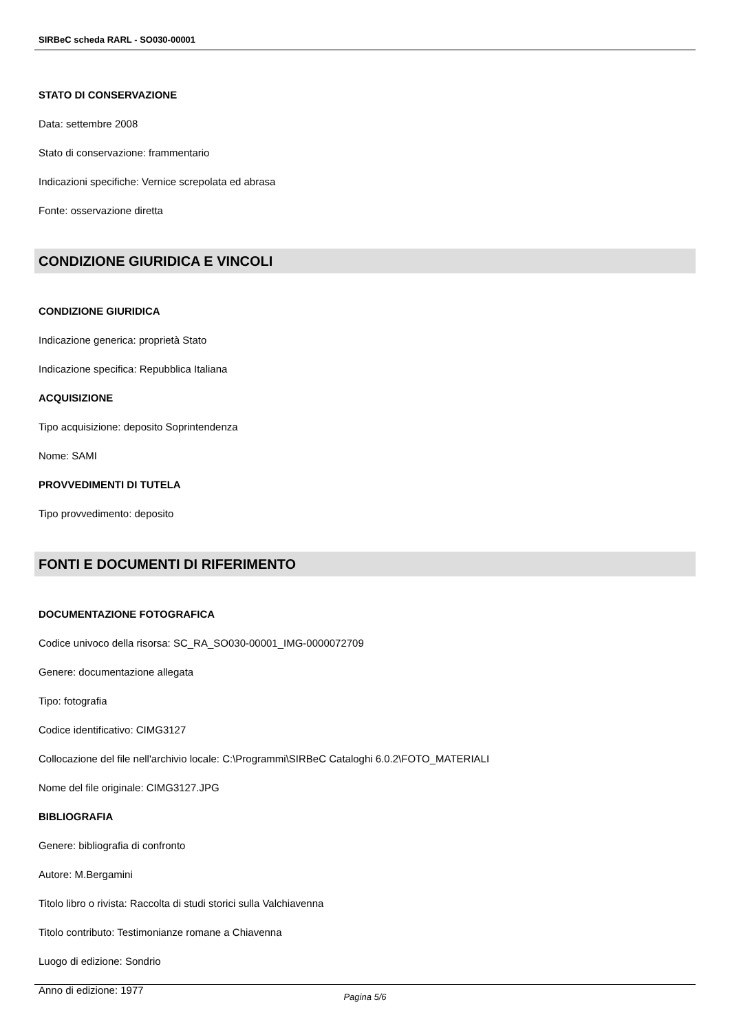SIRBeC scheda RARL - SO030-00001
STATO DI CONSERVAZIONE
Data: settembre 2008
Stato di conservazione: frammentario
Indicazioni specifiche: Vernice screpolata ed abrasa
Fonte: osservazione diretta
CONDIZIONE GIURIDICA E VINCOLI
CONDIZIONE GIURIDICA
Indicazione generica: proprietà Stato
Indicazione specifica: Repubblica Italiana
ACQUISIZIONE
Tipo acquisizione: deposito Soprintendenza
Nome: SAMI
PROVVEDIMENTI DI TUTELA
Tipo provvedimento: deposito
FONTI E DOCUMENTI DI RIFERIMENTO
DOCUMENTAZIONE FOTOGRAFICA
Codice univoco della risorsa: SC_RA_SO030-00001_IMG-0000072709
Genere: documentazione allegata
Tipo: fotografia
Codice identificativo: CIMG3127
Collocazione del file nell'archivio locale: C:\Programmi\SIRBeC Cataloghi 6.0.2\FOTO_MATERIALI
Nome del file originale: CIMG3127.JPG
BIBLIOGRAFIA
Genere: bibliografia di confronto
Autore: M.Bergamini
Titolo libro o rivista: Raccolta di studi storici sulla Valchiavenna
Titolo contributo: Testimonianze romane a Chiavenna
Luogo di edizione: Sondrio
Anno di edizione: 1977
Pagina 5/6